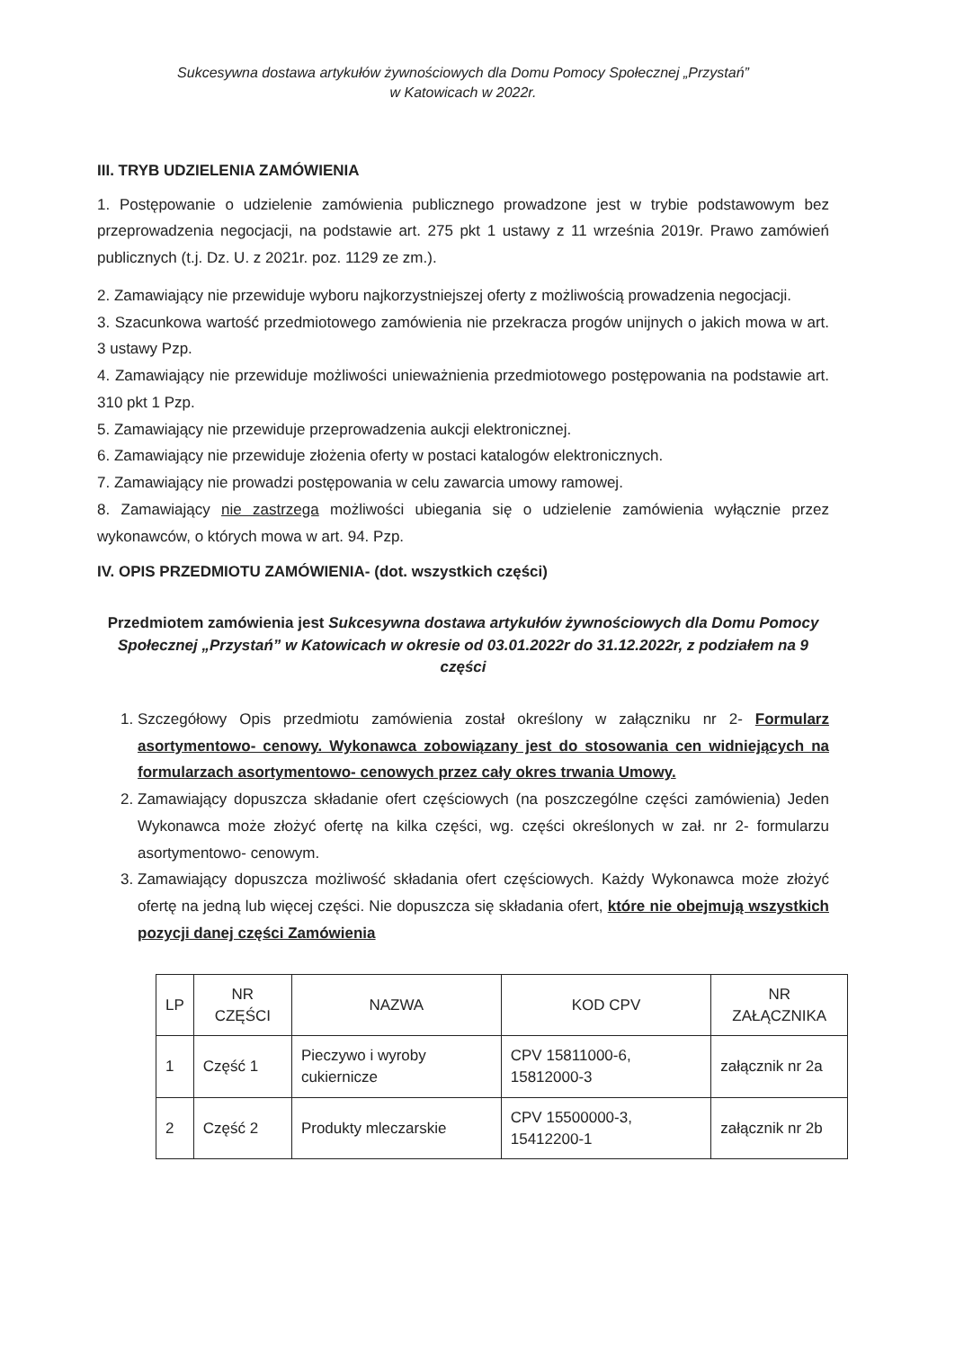Sukcesywna dostawa artykułów żywnościowych dla Domu Pomocy Społecznej „Przystań”
w Katowicach w 2022r.
III. TRYB UDZIELENIA ZAMÓWIENIA
1. Postępowanie o udzielenie zamówienia publicznego prowadzone jest w trybie podstawowym bez przeprowadzenia negocjacji, na podstawie art. 275 pkt 1 ustawy z 11 września 2019r. Prawo zamówień publicznych (t.j. Dz. U. z 2021r. poz. 1129 ze zm.).
2. Zamawiający nie przewiduje wyboru najkorzystniejszej oferty z możliwością prowadzenia negocjacji.
3. Szacunkowa wartość przedmiotowego zamówienia nie przekracza progów unijnych o jakich mowa w art. 3 ustawy Pzp.
4. Zamawiający nie przewiduje możliwości unieważnienia przedmiotowego postępowania na podstawie art. 310 pkt 1 Pzp.
5. Zamawiający nie przewiduje przeprowadzenia aukcji elektronicznej.
6. Zamawiający nie przewiduje złożenia oferty w postaci katalogów elektronicznych.
7. Zamawiający nie prowadzi postępowania w celu zawarcia umowy ramowej.
8. Zamawiający nie zastrzega możliwości ubiegania się o udzielenie zamówienia wyłącznie przez wykonawców, o których mowa w art. 94. Pzp.
IV. OPIS PRZEDMIOTU ZAMÓWIENIA- (dot. wszystkich części)
Przedmiotem zamówienia jest Sukcesywna dostawa artykułów żywnościowych dla Domu Pomocy Społecznej „Przystań” w Katowicach w okresie od 03.01.2022r do 31.12.2022r, z podziałem na 9 części
1. Szczegółowy Opis przedmiotu zamówienia został określony w załączniku nr 2- Formularz asortymentowo- cenowy. Wykonawca zobowiązany jest do stosowania cen widniejących na formularzach asortymentowo- cenowych przez cały okres trwania Umowy.
2. Zamawiający dopuszcza składanie ofert częściowych (na poszczególne części zamówienia) Jeden Wykonawca może złożyć ofertę na kilka części, wg. części określonych w zał. nr 2- formularzu asortymentowo- cenowym.
3. Zamawiający dopuszcza możliwość składania ofert częściowych. Każdy Wykonawca może złożyć ofertę na jedną lub więcej części. Nie dopuszcza się składania ofert, które nie obejmują wszystkich pozycji danej części Zamówienia
| LP | NR CZĘŚCI | NAZWA | KOD CPV | NR ZAŁĄCZNIKA |
| --- | --- | --- | --- | --- |
| 1 | Część 1 | Pieczywo i wyroby cukiernicze | CPV 15811000-6, 15812000-3 | załącznik nr 2a |
| 2 | Część 2 | Produkty mleczarskie | CPV 15500000-3, 15412200-1 | załącznik nr 2b |
​